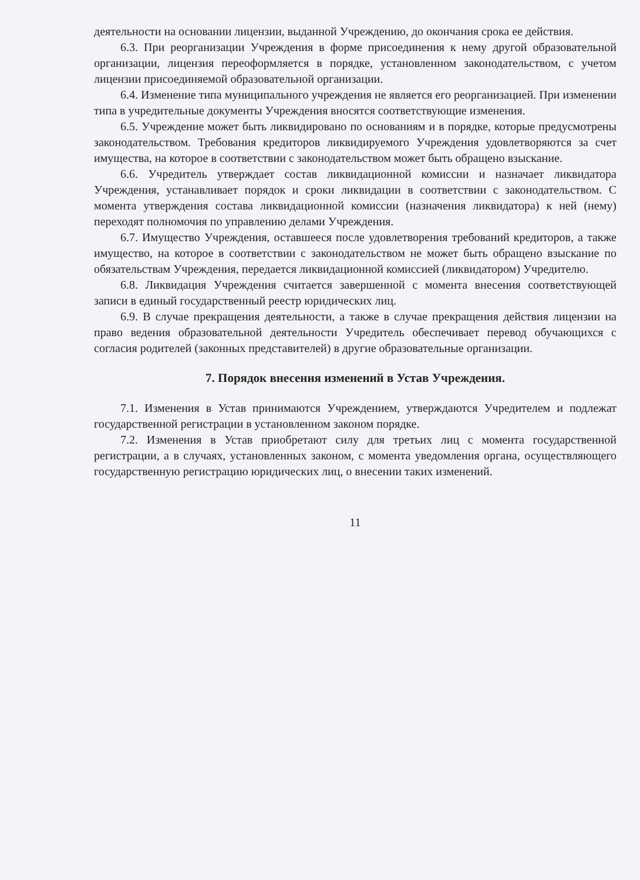деятельности на основании лицензии, выданной Учреждению, до окончания срока ее действия.
6.3. При реорганизации Учреждения в форме присоединения к нему другой образовательной организации, лицензия переоформляется в порядке, установленном законодательством, с учетом лицензии присоединяемой образовательной организации.
6.4. Изменение типа муниципального учреждения не является его реорганизацией. При изменении типа в учредительные документы Учреждения вносятся соответствующие изменения.
6.5. Учреждение может быть ликвидировано по основаниям и в порядке, которые предусмотрены законодательством. Требования кредиторов ликвидируемого Учреждения удовлетворяются за счет имущества, на которое в соответствии с законодательством может быть обращено взыскание.
6.6. Учредитель утверждает состав ликвидационной комиссии и назначает ликвидатора Учреждения, устанавливает порядок и сроки ликвидации в соответствии с законодательством. С момента утверждения состава ликвидационной комиссии (назначения ликвидатора) к ней (нему) переходят полномочия по управлению делами Учреждения.
6.7. Имущество Учреждения, оставшееся после удовлетворения требований кредиторов, а также имущество, на которое в соответствии с законодательством не может быть обращено взыскание по обязательствам Учреждения, передается ликвидационной комиссией (ликвидатором) Учредителю.
6.8. Ликвидация Учреждения считается завершенной с момента внесения соответствующей записи в единый государственный реестр юридических лиц.
6.9. В случае прекращения деятельности, а также в случае прекращения действия лицензии на право ведения образовательной деятельности Учредитель обеспечивает перевод обучающихся с согласия родителей (законных представителей) в другие образовательные организации.
7. Порядок внесения изменений в Устав Учреждения.
7.1. Изменения в Устав принимаются Учреждением, утверждаются Учредителем и подлежат государственной регистрации в установленном законом порядке.
7.2. Изменения в Устав приобретают силу для третьих лиц с момента государственной регистрации, а в случаях, установленных законом, с момента уведомления органа, осуществляющего государственную регистрацию юридических лиц, о внесении таких изменений.
11